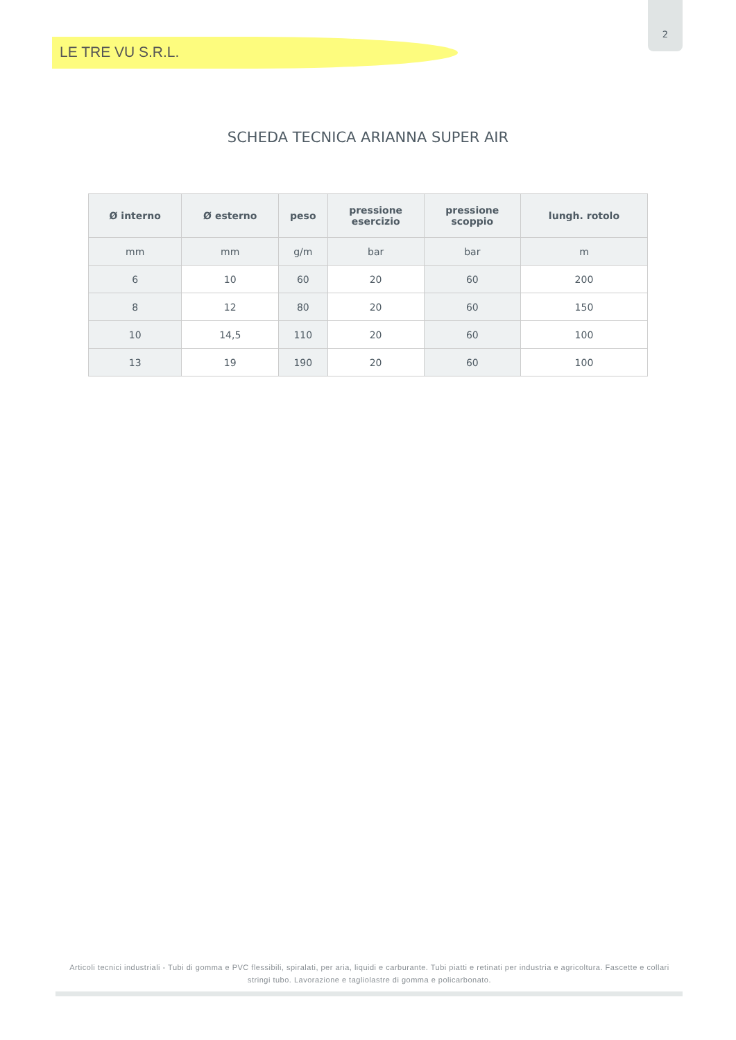2
LE TRE VU S.R.L.
SCHEDA TECNICA ARIANNA SUPER AIR
| Ø interno | Ø esterno | peso | pressione esercizio | pressione scoppio | lungh. rotolo |
| --- | --- | --- | --- | --- | --- |
| mm | mm | g/m | bar | bar | m |
| 6 | 10 | 60 | 20 | 60 | 200 |
| 8 | 12 | 80 | 20 | 60 | 150 |
| 10 | 14,5 | 110 | 20 | 60 | 100 |
| 13 | 19 | 190 | 20 | 60 | 100 |
Articoli tecnici industriali - Tubi di gomma e PVC flessibili, spiralati, per aria, liquidi e carburante. Tubi piatti e retinati per industria e agricoltura. Fascette e collari stringi tubo. Lavorazione e tagliolastre di gomma e policarbonato.